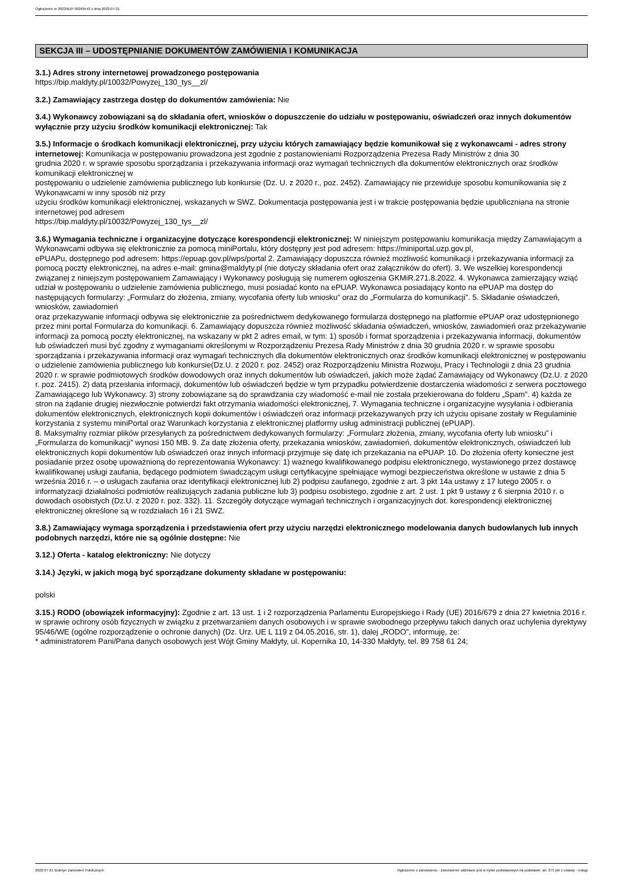Ogłoszenie nr 2022/BZP 00269543 z dnia 2022-07-21
SEKCJA III – UDOSTĘPNIANIE DOKUMENTÓW ZAMÓWIENIA I KOMUNIKACJA
3.1.) Adres strony internetowej prowadzonego postępowania
https://bip.maldyty.pl/10032/Powyzej_130_tys__zl/
3.2.) Zamawiający zastrzega dostęp do dokumentów zamówienia: Nie
3.4.) Wykonawcy zobowiązani są do składania ofert, wniosków o dopuszczenie do udziału w postępowaniu, oświadczeń oraz innych dokumentów wyłącznie przy użyciu środków komunikacji elektronicznej: Tak
3.5.) Informacje o środkach komunikacji elektronicznej, przy użyciu których zamawiający będzie komunikował się z wykonawcami - adres strony internetowej: Komunikacja w postępowaniu prowadzona jest zgodnie z postanowieniami Rozporządzenia Prezesa Rady Ministrów z dnia 30
grudnia 2020 r. w sprawie sposobu sporządzania i przekazywania informacji oraz wymagań technicznych dla dokumentów elektronicznych oraz środków komunikacji elektronicznej w
postępowaniu o udzielenie zamówienia publicznego lub konkursie (Dz. U. z 2020 r., poz. 2452). Zamawiający nie przewiduje sposobu komunikowania się z Wykonawcami w inny sposób niż przy
użyciu środków komunikacji elektronicznej, wskazanych w SWZ. Dokumentacja postępowania jest i w trakcie postępowania będzie upubliczniana na stronie internetowej pod adresem
https://bip.maldyty.pl/10032/Powyzej_130_tys__zl/
3.6.) Wymagania techniczne i organizacyjne dotyczące korespondencji elektronicznej: W niniejszym postępowaniu komunikacja między Zamawiającym a Wykonawcami odbywa się elektronicznie za pomocą miniPortalu, który dostępny jest pod adresem: https://miniportal.uzp.gov.pl,
ePUAPu, dostępnego pod adresem: https://epuap.gov.pl/wps/portal 2. Zamawiający dopuszcza również możliwość komunikacji i przekazywania informacji za pomocą poczty elektronicznej, na adres e-mail: gmina@maldyty.pl (nie dotyczy składania ofert oraz załączników do ofert). 3. We wszelkiej korespondencji związanej z niniejszym postępowaniem Zamawiający i Wykonawcy posługują się numerem ogłoszenia GKMiR.271.8.2022. 4. Wykonawca zamierzający wziąć udział w postępowaniu o udzielenie zamówienia publicznego, musi posiadać konto na ePUAP. Wykonawca posiadający konto na ePUAP ma dostęp do następujących formularzy: „Formularz do złożenia, zmiany, wycofania oferty lub wniosku” oraz do „Formularza do komunikacji”. 5. Składanie oświadczeń, wniosków, zawiadomień
oraz przekazywanie informacji odbywa się elektronicznie za pośrednictwem dedykowanego formularza dostępnego na platformie ePUAP oraz udostępnionego przez mini portal Formularza do komunikacji. 6. Zamawiający dopuszcza również możliwość składania oświadczeń, wniosków, zawiadomień oraz przekazywanie informacji za pomocą poczty elektronicznej, na wskazany w pkt 2 adres email, w tym: 1) sposób i format sporządzenia i przekazywania informacji, dokumentów lub oświadczeń musi być zgodny z wymaganiami określonymi w Rozporządzeniu Prezesa Rady Ministrów z dnia 30 grudnia 2020 r. w sprawie sposobu sporządzania i przekazywania informacji oraz wymagań technicznych dla dokumentów elektronicznych oraz środków komunikacji elektronicznej w postępowaniu o udzielenie zamówienia publicznego lub konkursie(Dz.U. z 2020 r. poz. 2452) oraz Rozporządzeniu Ministra Rozwoju, Pracy i Technologii z dnia 23 grudnia 2020 r. w sprawie podmiotowych środków dowodowych oraz innych dokumentów lub oświadczeń, jakich może żądać Zamawiający od Wykonawcy (Dz.U. z 2020 r. poz. 2415). 2) datą przesłania informacji, dokumentów lub oświadczeń będzie w tym przypadku potwierdzenie dostarczenia wiadomości z serwera pocztowego Zamawiającego lub Wykonawcy. 3) strony zobowiązane są do sprawdzania czy wiadomość e-mail nie została przekierowana do folderu „Spam”. 4) każda ze stron na żądanie drugiej niezwłocznie potwierdzi fakt otrzymania wiadomości elektronicznej, 7. Wymagania techniczne i organizacyjne wysyłania i odbierania dokumentów elektronicznych, elektronicznych kopii dokumentów i oświadczeń oraz informacji przekazywanych przy ich użyciu opisane zostały w Regulaminie korzystania z systemu miniPortal oraz Warunkach korzystania z elektronicznej platformy usług administracji publicznej (ePUAP).
8. Maksymalny rozmiar plików przesyłanych za pośrednictwem dedykowanych formularzy: „Formularz złożenia, zmiany, wycofania oferty lub wniosku” i „Formularza do komunikacji” wynosi 150 MB. 9. Za datę złożenia oferty, przekazania wniosków, zawiadomień, dokumentów elektronicznych, oświadczeń lub elektronicznych kopii dokumentów lub oświadczeń oraz innych informacji przyjmuje się datę ich przekazania na ePUAP. 10. Do złożenia oferty konieczne jest posiadanie przez osobę upoważnioną do reprezentowania Wykonawcy: 1) ważnego kwalifikowanego podpisu elektronicznego, wystawionego przez dostawcę kwalifikowanej usługi zaufania, będącego podmiotem świadczącym usługi certyfikacyjne spełniające wymogi bezpieczeństwa określone w ustawie z dnia 5 września 2016 r. – o usługach zaufania oraz identyfikacji elektronicznej lub 2) podpisu zaufanego, zgodnie z art. 3 pkt 14a ustawy z 17 lutego 2005 r. o informatyzacji działalności podmiotów realizujących zadania publiczne lub 3) podpisu osobistego, zgodnie z art. 2 ust. 1 pkt 9 ustawy z 6 sierpnia 2010 r. o dowodach osobistych (Dz.U. z 2020 r. poz. 332). 11. Szczegóły dotyczące wymagań technicznych i organizacyjnych dot. korespondencji elektronicznej elektronicznej określone są w rozdziałach 16 i 21 SWZ.
3.8.) Zamawiający wymaga sporządzenia i przedstawienia ofert przy użyciu narzędzi elektronicznego modelowania danych budowlanych lub innych podobnych narzędzi, które nie są ogólnie dostępne: Nie
3.12.) Oferta - katalog elektroniczny: Nie dotyczy
3.14.) Języki, w jakich mogą być sporządzane dokumenty składane w postępowaniu:
polski
3.15.) RODO (obowiązek informacyjny): Zgodnie z art. 13 ust. 1 i 2 rozporządzenia Parlamentu Europejskiego i Rady (UE) 2016/679 z dnia 27 kwietnia 2016 r. w sprawie ochrony osób fizycznych w związku z przetwarzaniem danych osobowych i w sprawie swobodnego przepływu takich danych oraz uchylenia dyrektywy 95/46/WE (ogólne rozporządzenie o ochronie danych) (Dz. Urz. UE L 119 z 04.05.2016, str. 1), dalej „RODO”, informuję, że:
* administratorem Pani/Pana danych osobowych jest Wójt Gminy Małdyty, ul. Kopernika 10, 14-330 Małdyty, tel. 89 758 61 24;
2022-07-21 Biuletyn Zamówień Publicznych Ogłoszenie o zamówieniu - Zamówienie udzielane jest w trybie podstawowym na podstawie: art. 275 pkt 1 ustawy - Usługi